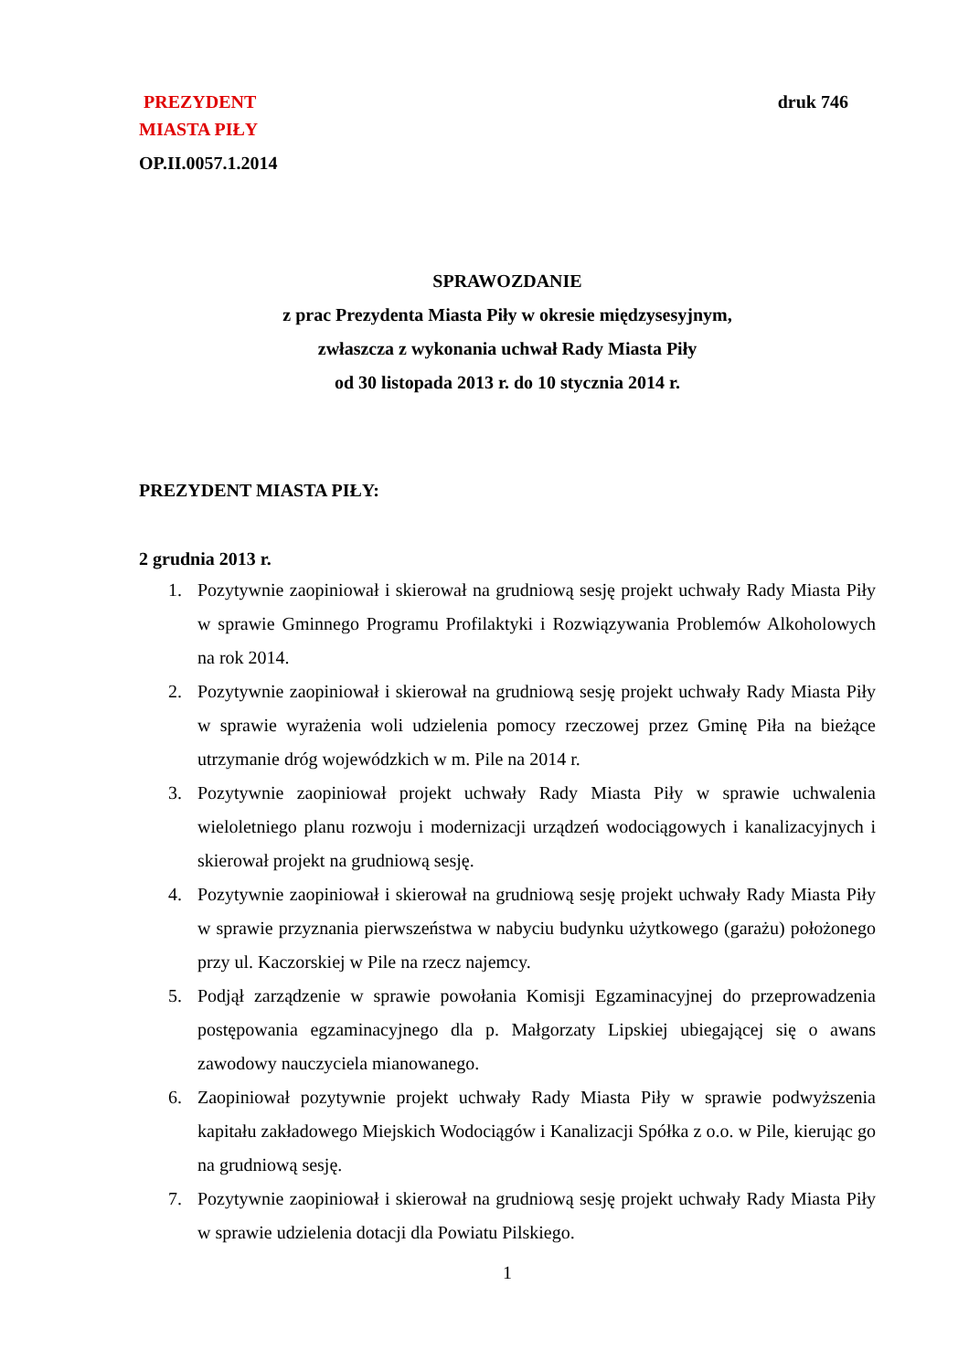PREZYDENT druk 746
MIASTA PIŁY
OP.II.0057.1.2014
SPRAWOZDANIE
z prac Prezydenta Miasta Piły w okresie międzysesyjnym,
zwłaszcza z wykonania uchwał Rady Miasta Piły
od 30 listopada 2013 r. do 10 stycznia 2014 r.
PREZYDENT MIASTA PIŁY:
2 grudnia 2013 r.
1. Pozytywnie zaopiniował i skierował na grudniową sesję projekt uchwały Rady Miasta Piły w sprawie Gminnego Programu Profilaktyki i Rozwiązywania Problemów Alkoholowych na rok 2014.
2. Pozytywnie zaopiniował i skierował na grudniową sesję projekt uchwały Rady Miasta Piły w sprawie wyrażenia woli udzielenia pomocy rzeczowej przez Gminę Piła na bieżące utrzymanie dróg wojewódzkich w m. Pile na 2014 r.
3. Pozytywnie zaopiniował projekt uchwały Rady Miasta Piły w sprawie uchwalenia wieloletniego planu rozwoju i modernizacji urządzeń wodociągowych i kanalizacyjnych i skierował projekt na grudniową sesję.
4. Pozytywnie zaopiniował i skierował na grudniową sesję projekt uchwały Rady Miasta Piły w sprawie przyznania pierwszeństwa w nabyciu budynku użytkowego (garażu) położonego przy ul. Kaczorskiej w Pile na rzecz najemcy.
5. Podjął zarządzenie w sprawie powołania Komisji Egzaminacyjnej do przeprowadzenia postępowania egzaminacyjnego dla p. Małgorzaty Lipskiej ubiegającej się o awans zawodowy nauczyciela mianowanego.
6. Zaopiniował pozytywnie projekt uchwały Rady Miasta Piły w sprawie podwyższenia kapitału zakładowego Miejskich Wodociągów i Kanalizacji Spółka z o.o. w Pile, kierując go na grudniową sesję.
7. Pozytywnie zaopiniował i skierował na grudniową sesję projekt uchwały Rady Miasta Piły w sprawie udzielenia dotacji dla Powiatu Pilskiego.
1